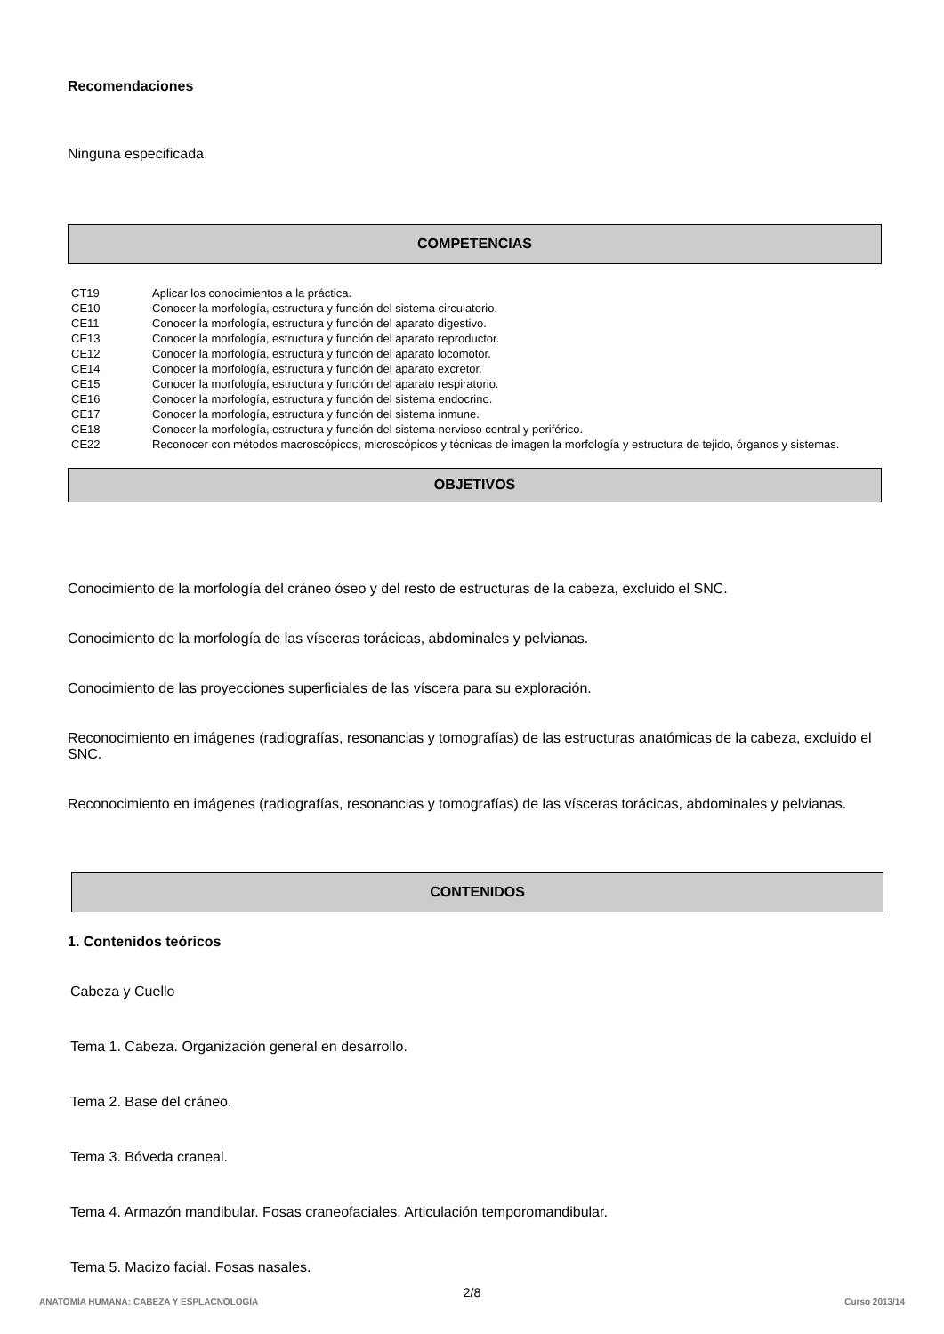Recomendaciones
Ninguna especificada.
COMPETENCIAS
| CT19 | Aplicar los conocimientos a la práctica. |
| CE10 | Conocer la morfología, estructura y función del sistema circulatorio. |
| CE11 | Conocer la morfología, estructura y función del aparato digestivo. |
| CE13 | Conocer la morfología, estructura y función del aparato reproductor. |
| CE12 | Conocer la morfología, estructura y función del aparato locomotor. |
| CE14 | Conocer la morfología, estructura y función del aparato excretor. |
| CE15 | Conocer la morfología, estructura y función del aparato respiratorio. |
| CE16 | Conocer la morfología, estructura y función del sistema endocrino. |
| CE17 | Conocer la morfología, estructura y función del sistema inmune. |
| CE18 | Conocer la morfología, estructura y función del sistema nervioso central y periférico. |
| CE22 | Reconocer con métodos macroscópicos, microscópicos y técnicas de imagen la morfología y estructura de tejido, órganos y sistemas. |
OBJETIVOS
Conocimiento de la morfología del cráneo óseo y del resto de estructuras de la cabeza, excluido el SNC.
Conocimiento de la morfología de las vísceras torácicas, abdominales y pelvianas.
Conocimiento de las proyecciones superficiales de las víscera para su exploración.
Reconocimiento en imágenes (radiografías, resonancias y tomografías) de las estructuras anatómicas de la cabeza, excluido el SNC.
Reconocimiento en imágenes (radiografías, resonancias y tomografías) de las vísceras torácicas, abdominales y pelvianas.
CONTENIDOS
1. Contenidos teóricos
Cabeza y Cuello
Tema 1. Cabeza. Organización general en desarrollo.
Tema 2. Base del cráneo.
Tema 3. Bóveda craneal.
Tema 4. Armazón mandibular. Fosas craneofaciales. Articulación temporomandibular.
Tema 5. Macizo facial. Fosas nasales.
2/8
ANATOMÍA HUMANA: CABEZA Y ESPLACNOLOGÍA Curso 2013/14